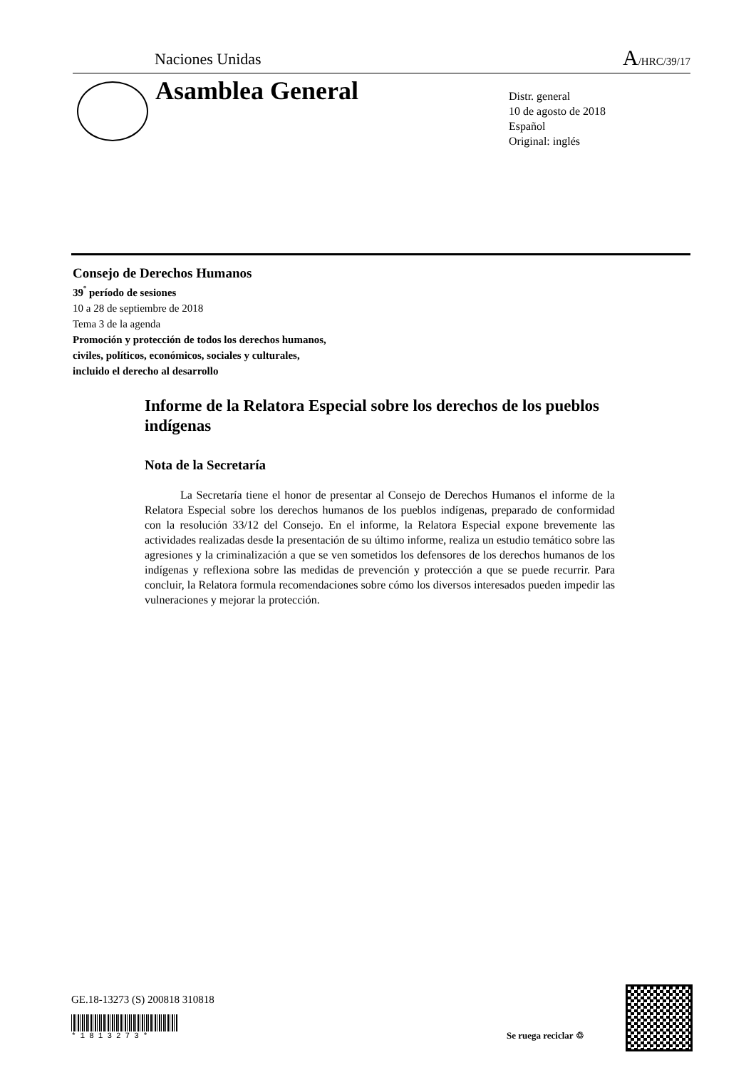Naciones Unidas A/HRC/39/17
Asamblea General
Distr. general
10 de agosto de 2018
Español
Original: inglés
Consejo de Derechos Humanos
39<sup>º</sup> período de sesiones
10 a 28 de septiembre de 2018
Tema 3 de la agenda
Promoción y protección de todos los derechos humanos,
civiles, políticos, económicos, sociales y culturales,
incluido el derecho al desarrollo
Informe de la Relatora Especial sobre los derechos de los pueblos indígenas
Nota de la Secretaría
La Secretaría tiene el honor de presentar al Consejo de Derechos Humanos el informe de la Relatora Especial sobre los derechos humanos de los pueblos indígenas, preparado de conformidad con la resolución 33/12 del Consejo. En el informe, la Relatora Especial expone brevemente las actividades realizadas desde la presentación de su último informe, realiza un estudio temático sobre las agresiones y la criminalización a que se ven sometidos los defensores de los derechos humanos de los indígenas y reflexiona sobre las medidas de prevención y protección a que se puede recurrir. Para concluir, la Relatora formula recomendaciones sobre cómo los diversos interesados pueden impedir las vulneraciones y mejorar la protección.
GE.18-13273 (S) 200818 310818
*1813273*
Se ruega reciclar ♲